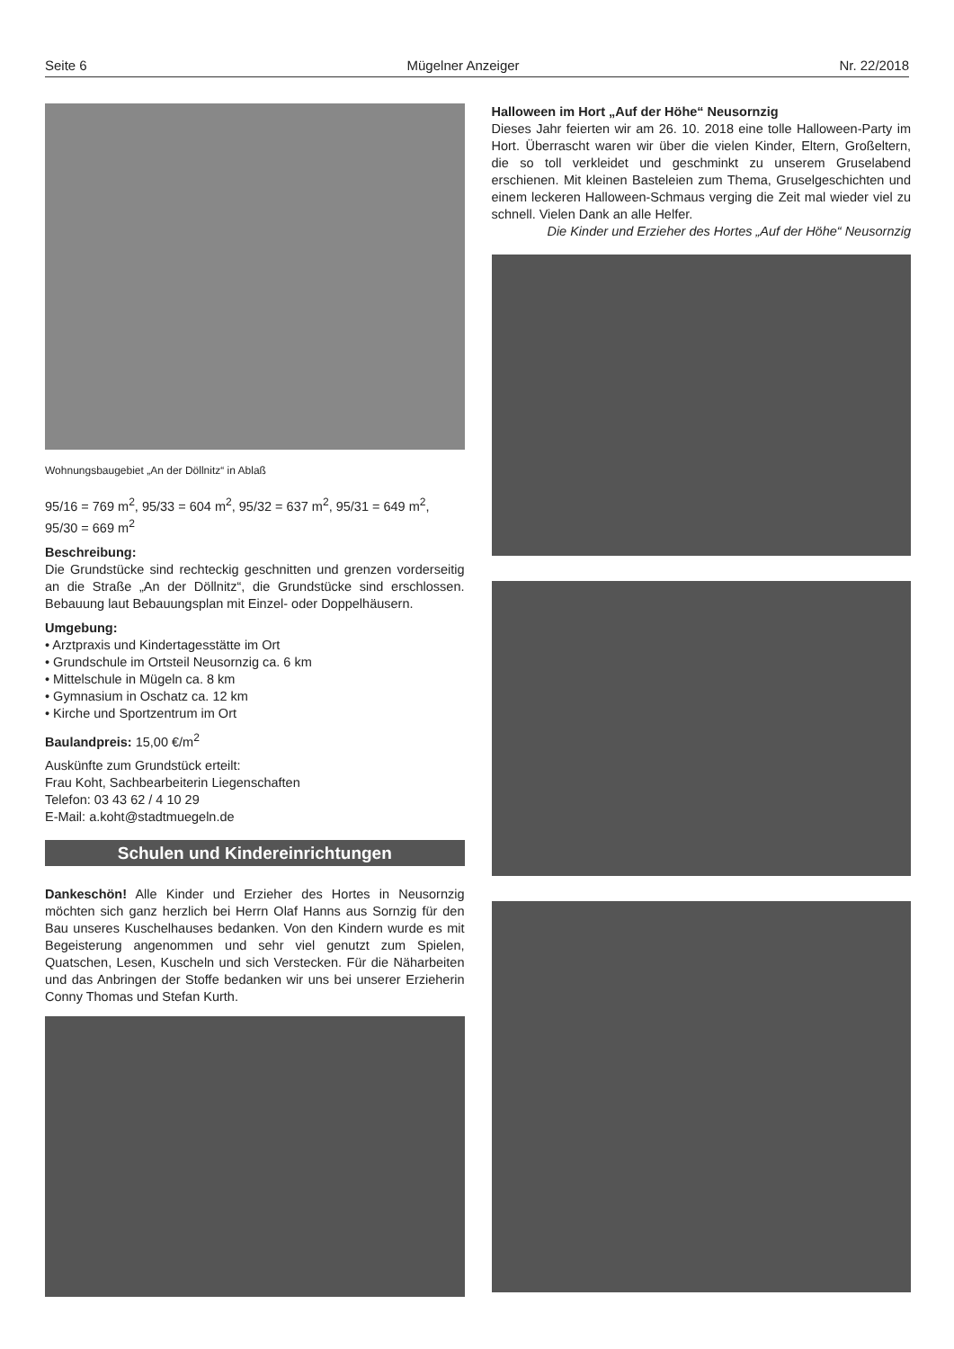Seite 6 Mügelner Anzeiger Nr. 22/2018
Wohnungsbaugebiet „An der Döllnitz“ in Ablaß
95/16 = 769 m<sup>2</sup>, 95/33 = 604 m<sup>2</sup>, 95/32 = 637 m<sup>2</sup>, 95/31 = 649 m<sup>2</sup>, 95/30 = 669 m<sup>2</sup>
Beschreibung:
Die Grundstücke sind rechteckig geschnitten und grenzen vorderseitig an die Straße „An der Döllnitz“, die Grundstücke sind erschlossen. Bebauung laut Bebauungsplan mit Einzel- oder Doppelhäusern.
Umgebung:
• Arztpraxis und Kindertagesstätte im Ort
• Grundschule im Ortsteil Neusornzig ca. 6 km
• Mittelschule in Mügeln ca. 8 km
• Gymnasium in Oschatz ca. 12 km
• Kirche und Sportzentrum im Ort
Baulandpreis: 15,00 €/m<sup>2</sup>
Auskünfte zum Grundstück erteilt:
Frau Koht, Sachbearbeiterin Liegenschaften
Telefon: 03 43 62 / 4 10 29
E-Mail: a.koht@stadtmuegeln.de
Schulen und Kindereinrichtungen
Dankeschön! Alle Kinder und Erzieher des Hortes in Neusornzig möchten sich ganz herzlich bei Herrn Olaf Hanns aus Sornzig für den Bau unseres Kuschelhauses bedanken. Von den Kindern wurde es mit Begeisterung angenommen und sehr viel genutzt zum Spielen, Quatschen, Lesen, Kuscheln und sich Verstecken. Für die Näharbeiten und das Anbringen der Stoffe bedanken wir uns bei unserer Erzieherin Conny Thomas und Stefan Kurth.
Halloween im Hort „Auf der Höhe“ Neusornzig
Dieses Jahr feierten wir am 26. 10. 2018 eine tolle Halloween-Party im Hort. Überrascht waren wir über die vielen Kinder, Eltern, Großeltern, die so toll verkleidet und geschminkt zu unserem Gruselabend erschienen. Mit kleinen Basteleien zum Thema, Gruselgeschichten und einem leckeren Halloween-Schmaus verging die Zeit mal wieder viel zu schnell. Vielen Dank an alle Helfer.
Die Kinder und Erzieher des Hortes „Auf der Höhe“ Neusornzig